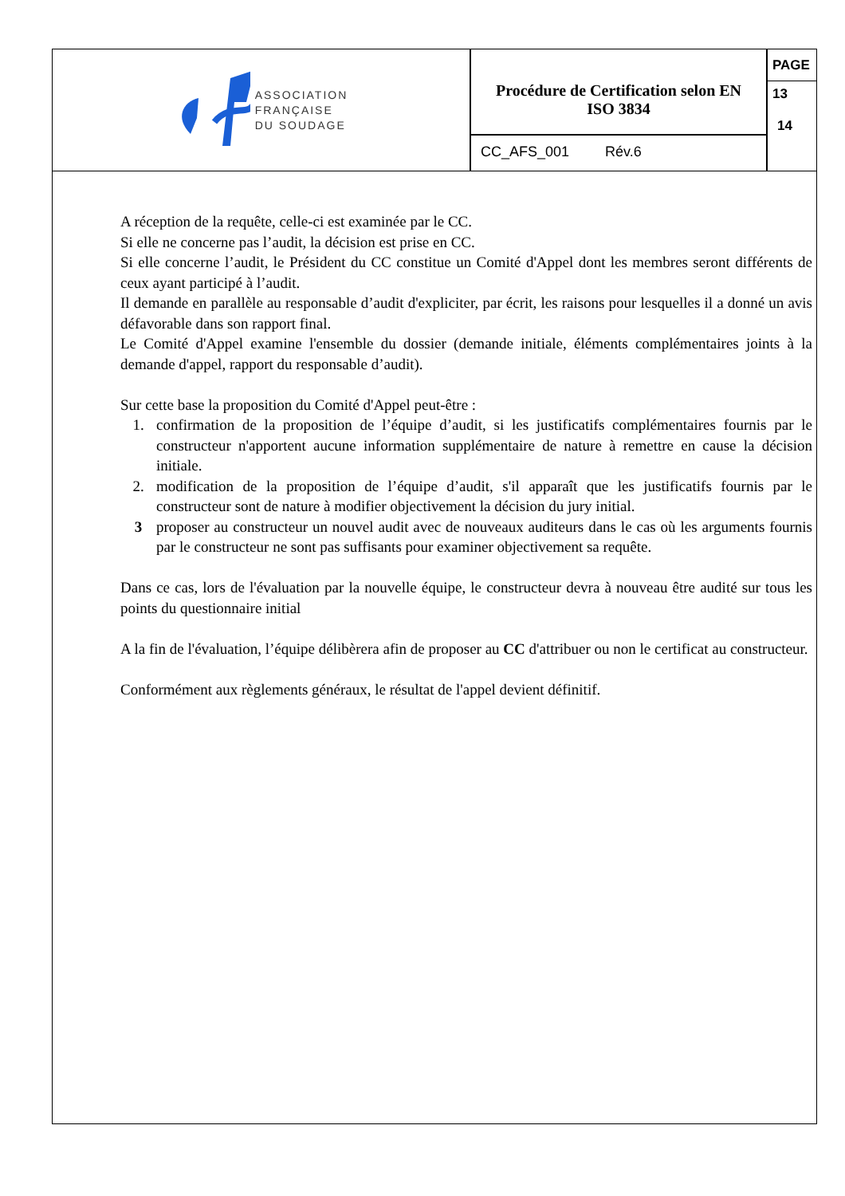ASSOCIATION
FRANÇAISE
DU SOUDAGE
Procédure de Certification selon EN
ISO 3834
CC_AFS_001 Rév.6
PAGE
13
14
A réception de la requête, celle-ci est examinée par le CC.
Si elle ne concerne pas l’audit, la décision est prise en CC.
Si elle concerne l’audit, le Président du CC constitue un Comité d'Appel dont les membres seront différents de ceux ayant participé à l’audit.
Il demande en parallèle au responsable d’audit d'expliciter, par écrit, les raisons pour lesquelles il a donné un avis défavorable dans son rapport final.
Le Comité d'Appel examine l'ensemble du dossier (demande initiale, éléments complémentaires joints à la demande d'appel, rapport du responsable d’audit).
Sur cette base la proposition du Comité d'Appel peut-être :
1. confirmation de la proposition de l’équipe d’audit, si les justificatifs complémentaires fournis par le constructeur n'apportent aucune information supplémentaire de nature à remettre en cause la décision initiale.
2. modification de la proposition de l’équipe d’audit, s'il apparaît que les justificatifs fournis par le constructeur sont de nature à modifier objectivement la décision du jury initial.
3 proposer au constructeur un nouvel audit avec de nouveaux auditeurs dans le cas où les arguments fournis par le constructeur ne sont pas suffisants pour examiner objectivement sa requête.
Dans ce cas, lors de l'évaluation par la nouvelle équipe, le constructeur devra à nouveau être audité sur tous les points du questionnaire initial
A la fin de l'évaluation, l’équipe délibèrera afin de proposer au CC d'attribuer ou non le certificat au constructeur.
Conformément aux règlements généraux, le résultat de l'appel devient définitif.